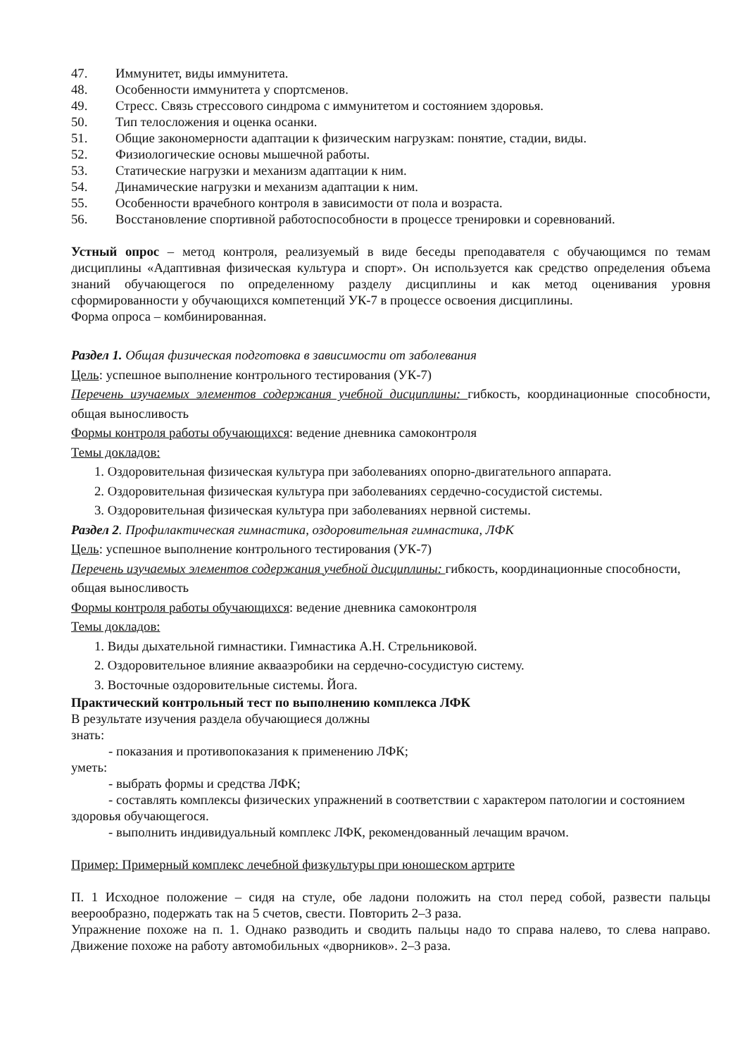47. Иммунитет, виды иммунитета.
48. Особенности иммунитета у спортсменов.
49. Стресс. Связь стрессового синдрома с иммунитетом и состоянием здоровья.
50. Тип телосложения и оценка осанки.
51. Общие закономерности адаптации к физическим нагрузкам: понятие, стадии, виды.
52. Физиологические основы мышечной работы.
53. Статические нагрузки и механизм адаптации к ним.
54. Динамические нагрузки и механизм адаптации к ним.
55. Особенности врачебного контроля в зависимости от пола и возраста.
56. Восстановление спортивной работоспособности в процессе тренировки и соревнований.
Устный опрос – метод контроля, реализуемый в виде беседы преподавателя с обучающимся по темам дисциплины «Адаптивная физическая культура и спорт». Он используется как средство определения объема знаний обучающегося по определенному разделу дисциплины и как метод оценивания уровня сформированности у обучающихся компетенций УК-7 в процессе освоения дисциплины.
Форма опроса – комбинированная.
Раздел 1. Общая физическая подготовка в зависимости от заболевания
Цель: успешное выполнение контрольного тестирования (УК-7)
Перечень изучаемых элементов содержания учебной дисциплины: гибкость, координационные способности, общая выносливость
Формы контроля работы обучающихся: ведение дневника самоконтроля
Темы докладов:
1. Оздоровительная физическая культура при заболеваниях опорно-двигательного аппарата.
2. Оздоровительная физическая культура при заболеваниях сердечно-сосудистой системы.
3. Оздоровительная физическая культура при заболеваниях нервной системы.
Раздел 2. Профилактическая гимнастика, оздоровительная гимнастика, ЛФК
Цель: успешное выполнение контрольного тестирования (УК-7)
Перечень изучаемых элементов содержания учебной дисциплины: гибкость, координационные способности, общая выносливость
Формы контроля работы обучающихся: ведение дневника самоконтроля
Темы докладов:
1. Виды дыхательной гимнастики. Гимнастика А.Н. Стрельниковой.
2. Оздоровительное влияние аквааэробики на сердечно-сосудистую систему.
3. Восточные оздоровительные системы. Йога.
Практический контрольный тест по выполнению комплекса ЛФК
В результате изучения раздела обучающиеся должны
знать:
- показания и противопоказания к применению ЛФК;
уметь:
- выбрать формы и средства ЛФК;
- составлять комплексы физических упражнений в соответствии с характером патологии и состоянием здоровья обучающегося.
- выполнить индивидуальный комплекс ЛФК, рекомендованный лечащим врачом.
Пример: Примерный комплекс лечебной физкультуры при юношеском артрите
П. 1 Исходное положение – сидя на стуле, обе ладони положить на стол перед собой, развести пальцы веерообразно, подержать так на 5 счетов, свести. Повторить 2–3 раза.
Упражнение похоже на п. 1. Однако разводить и сводить пальцы надо то справа налево, то слева направо. Движение похоже на работу автомобильных «дворников». 2–3 раза.